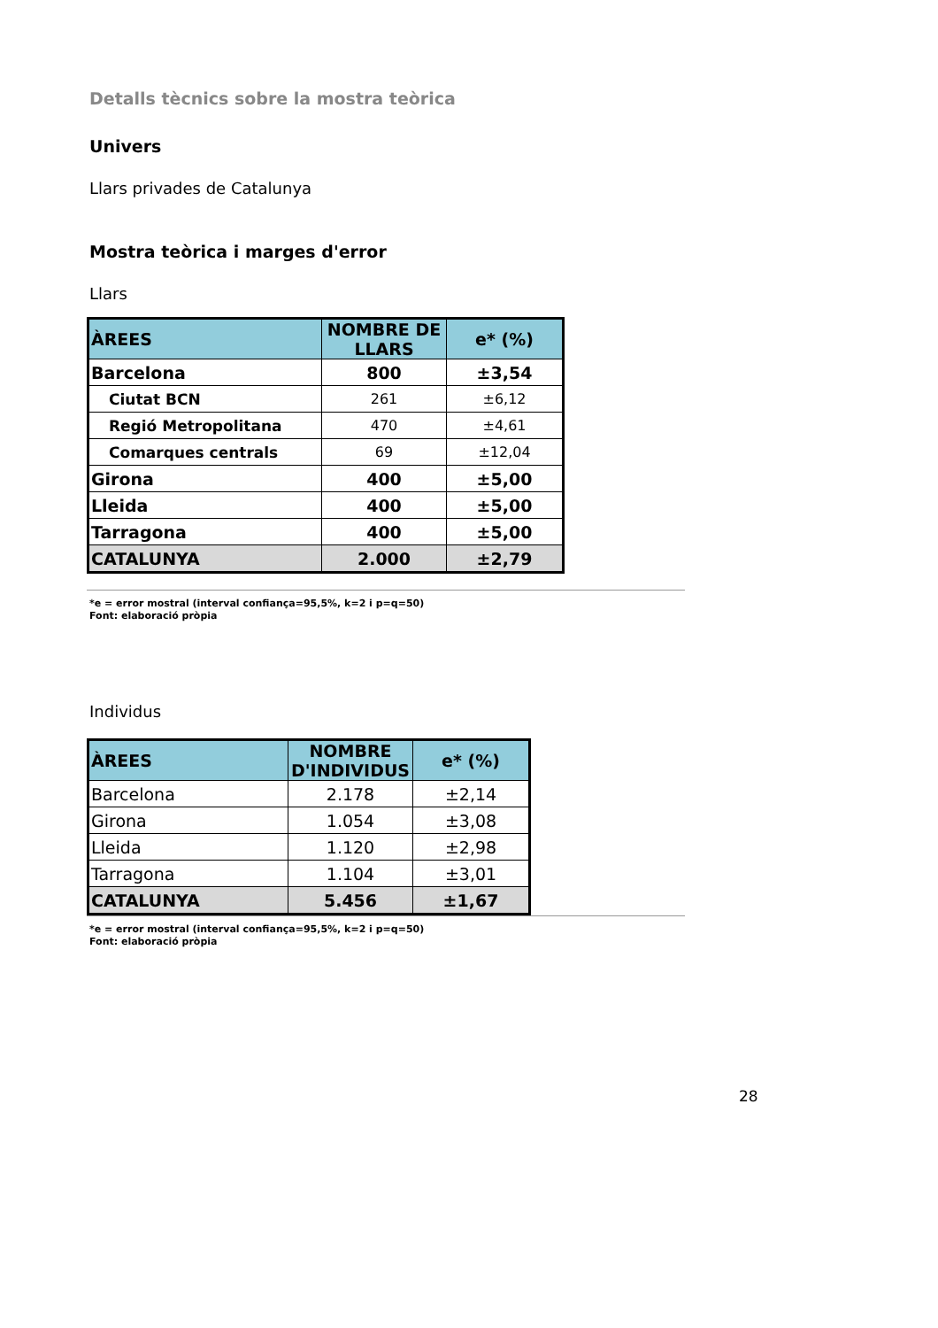Detalls tècnics sobre la mostra teòrica
Univers
Llars privades de Catalunya
Mostra teòrica i marges d'error
Llars
| ÀREES | NOMBRE DE LLARS | e* (%) |
| --- | --- | --- |
| Barcelona | 800 | ±3,54 |
| Ciutat BCN | 261 | ±6,12 |
| Regió Metropolitana | 470 | ±4,61 |
| Comarques centrals | 69 | ±12,04 |
| Girona | 400 | ±5,00 |
| Lleida | 400 | ±5,00 |
| Tarragona | 400 | ±5,00 |
| CATALUNYA | 2.000 | ±2,79 |
*e = error mostral (interval confiança=95,5%, k=2 i p=q=50)
Font: elaboració pròpia
Individus
| ÀREES | NOMBRE D'INDIVIDUS | e* (%) |
| --- | --- | --- |
| Barcelona | 2.178 | ±2,14 |
| Girona | 1.054 | ±3,08 |
| Lleida | 1.120 | ±2,98 |
| Tarragona | 1.104 | ±3,01 |
| CATALUNYA | 5.456 | ±1,67 |
*e = error mostral (interval confiança=95,5%, k=2 i p=q=50)
Font: elaboració pròpia
28